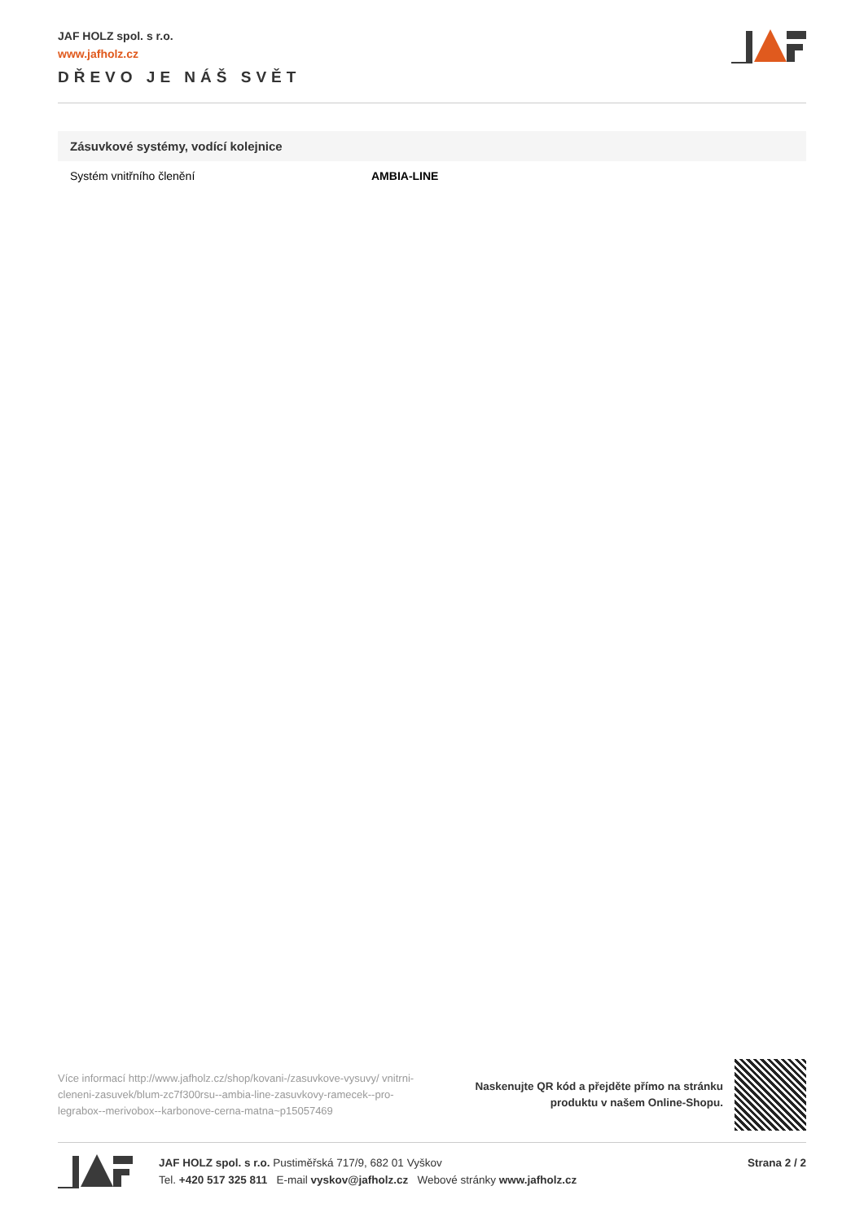JAF HOLZ spol. s r.o.
www.jafholz.cz
DŘEVO JE NÁŠ SVĚT
| Zásuvkové systémy, vodící kolejnice | |
| --- | --- |
| Systém vnitřního členění | AMBIA-LINE |
Více informací http://www.jafholz.cz/shop/kovani-/zasuvkove-vysuvy/ vnitrni-cleneni-zasuvek/blum-zc7f300rsu--ambia-line-zasuvkovy-ramecek--pro-legrabox--merivobox--karbonove-cerna-matna~p15057469
Naskenujte QR kód a přejděte přímo na stránku
produktu v našem Online-Shopu.
JAF HOLZ spol. s r.o. Pustiměřská 717/9, 682 01 Vyškov
Tel. +420 517 325 811 E-mail vyskov@jafholz.cz Webové stránky www.jafholz.cz
Strana 2 / 2